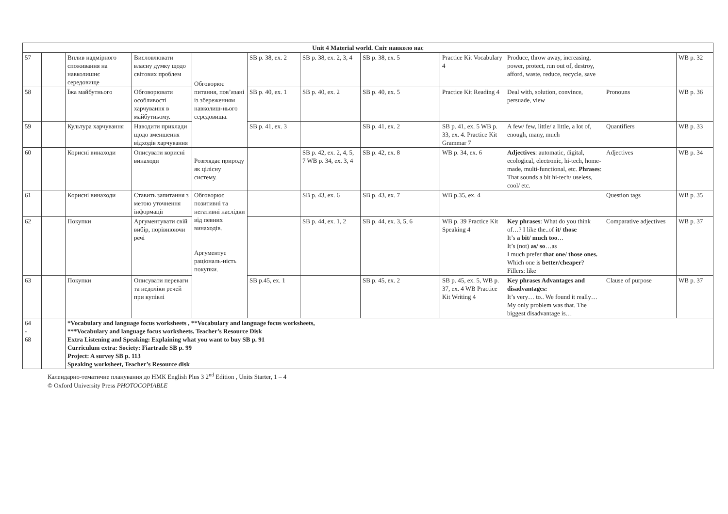| Unit 4 Material world. Світ навколо нас | | | | | | | | | | | |
| --- | --- | --- | --- | --- | --- | --- | --- | --- | --- | --- | --- |
| 57 | | Вплив надмірного споживання на навколишнє середовище | Висловлювати власну думку щодо світових проблем | Обговорює питання, пов’язані із збереженням навколиш-нього середовища. | SB p. 38, ex. 2 | SB p. 38, ex. 2, 3, 4 | SB p. 38, ex. 5 | Practice Kit Vocabulary 4 | Produce, throw away, increasing, power, protect, run out of, destroy, afford, waste, reduce, recycle, save | | WB p. 32 |
| 58 | | Їжа майбутнього | Обговорювати особливості харчування в майбутньому. | | SB p. 40, ex. 1 | SB p. 40, ex. 2 | SB p. 40, ex. 5 | Practice Kit Reading 4 | Deal with, solution, convince, persuade, view | Pronouns | WB p. 36 |
| 59 | | Культура харчування | Наводити приклади щодо зменшення відходів харчування | | SB p. 41, ex. 3 | | SB p. 41, ex. 2 | SB p. 41, ex. 5 WB p. 33, ex. 4. Practice Kit Grammar 7 | A few/ few, little/ a little, a lot of, enough, many, much | Quantifiers | WB p. 33 |
| 60 | | Корисні винаходи | Описувати корисні винаходи | Розглядає природу як цілісну систему. | | SB p. 42, ex. 2, 4, 5, 7 WB p. 34, ex. 3, 4 | SB p. 42, ex. 8 | WB p. 34, ex. 6 | Adjectives : automatic, digital, ecological, electronic, hi-tech, home-made, multi-functional, etc. Phrases : That sounds a bit hi-tech/ useless, cool/ etc. | Adjectives | WB p. 34 |
| 61 | | Корисні винаходи | Ставить запитання з метою уточнення інформації | Обговорює позитивні та негативні наслідки від певних винаходів. Аргументує раціональ-ність покупки. | | SB p. 43, ex. 6 | SB p. 43, ex. 7 | WB p.35, ex. 4 | | Question tags | WB p. 35 |
| 62 | | Покупки | Аргументувати свій вибір, порівнюючи речі | | | SB p. 44, ex. 1, 2 | SB p. 44, ex. 3, 5, 6 | WB p. 39 Practice Kit Speaking 4 | Key phrases : What do you think of…? I like the..of it/ those It’s a bit/ much too … It’s (not) as/ so …as I much prefer that one/ those ones. Which one is better/cheaper ? Fillers: like | Comparative adjectives | WB p. 37 |
| 63 | | Покупки | Описувати переваги та недоліки речей при купівлі | | SB p.45, ex. 1 | | SB p. 45, ex. 2 | SB p. 45, ex. 5, WB p. 37, ex. 4 WB Practice Kit Writing 4 | Key phrases Advantages and disadvantages: It’s very… to.. We found it really… My only problem was that. The biggest disadvantage is… | Clause of purpose | WB p. 37 |
| 64 - 68 | | *Vocabulary and language focus worksheets , **Vocabulary and language focus worksheets, ***Vocabulary and language focus worksheets. Teacher’s Resource Disk Extra Listening and Speaking: Explaining what you want to buy SB p. 91 Curriculum extra: Society: Fiartrade SB p. 99 Project: A survey SB p. 113 Speaking worksheet, Teacher’s Resource disk | | | | | | | | | |
Календарно-тематичне планування до НМК English Plus 3 2<sup>nd</sup> Edition , Units Starter, 1 – 4
© Oxford University Press PHOTOCOPIABLE